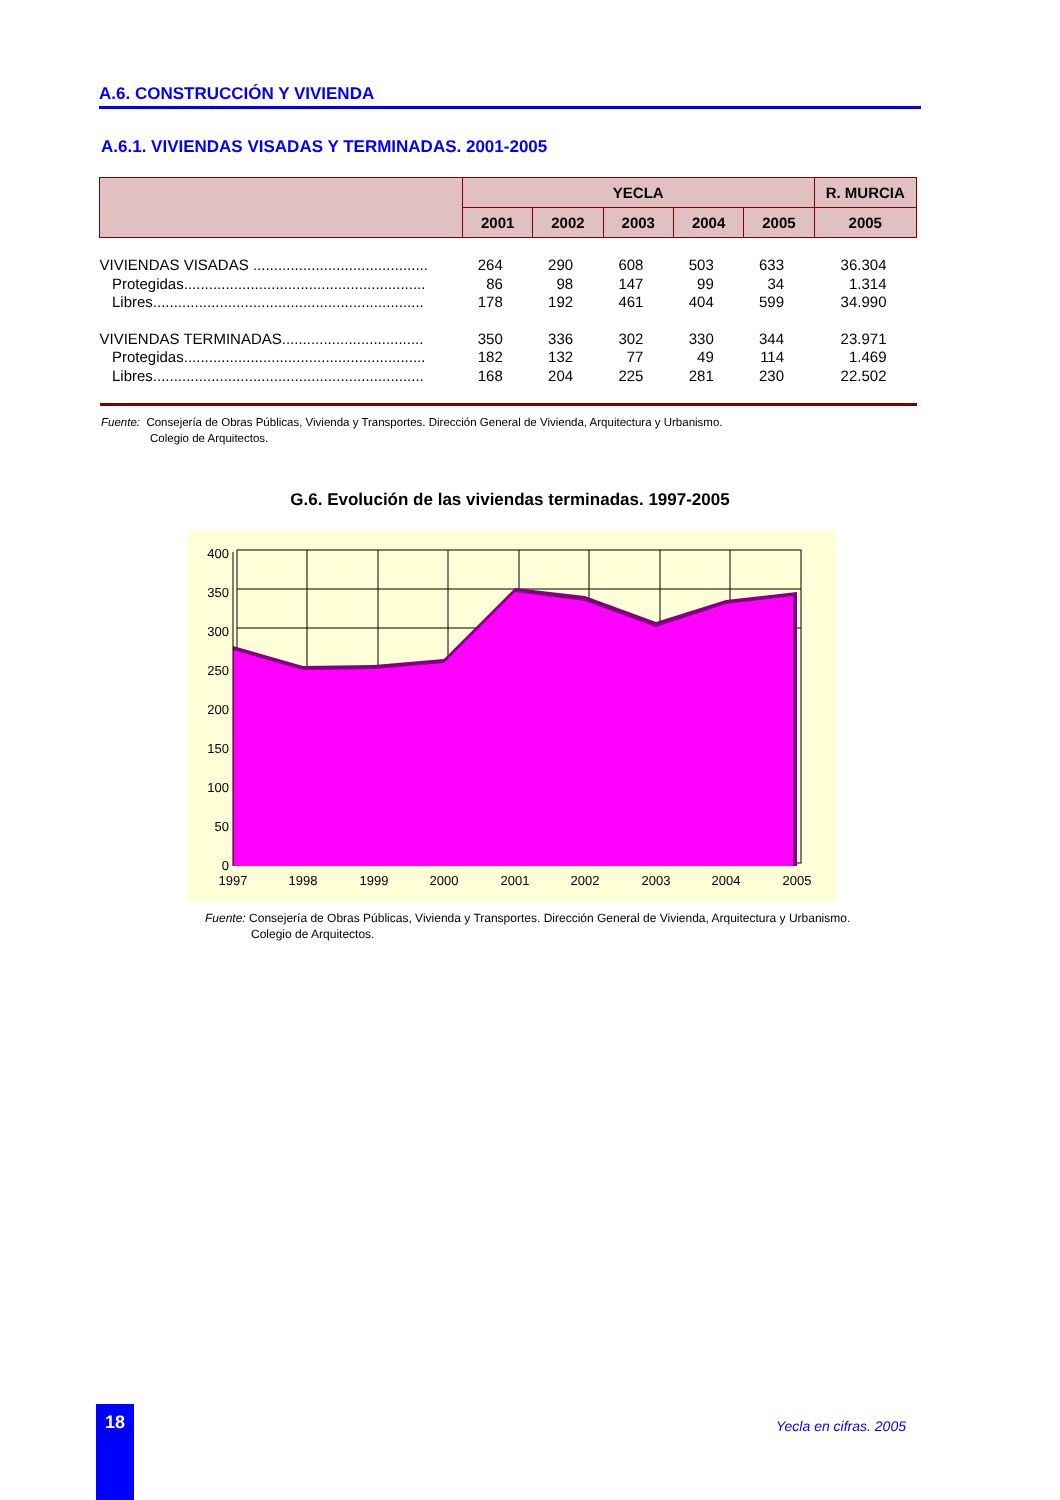A.6. CONSTRUCCIÓN Y VIVIENDA
A.6.1. VIVIENDAS VISADAS Y TERMINADAS. 2001-2005
| | YECLA | | | | | R. MURCIA |
| --- | --- | --- | --- | --- | --- | --- |
| | 2001 | 2002 | 2003 | 2004 | 2005 | 2005 |
| VIVIENDAS VISADAS .......................................... | 264 | 290 | 608 | 503 | 633 | 36.304 |
| Protegidas.......................................................... | 86 | 98 | 147 | 99 | 34 | 1.314 |
| Libres................................................................. | 178 | 192 | 461 | 404 | 599 | 34.990 |
| VIVIENDAS TERMINADAS.................................. | 350 | 336 | 302 | 330 | 344 | 23.971 |
| Protegidas.......................................................... | 182 | 132 | 77 | 49 | 114 | 1.469 |
| Libres................................................................. | 168 | 204 | 225 | 281 | 230 | 22.502 |
Fuente: Consejería de Obras Públicas, Vivienda y Transportes. Dirección General de Vivienda, Arquitectura y Urbanismo.
Colegio de Arquitectos.
G.6. Evolución de las viviendas terminadas. 1997-2005
400
350
300
250
200
150
100
50
0
1997
1998
1999
2000
2001
2002
2003
2004
2005
Fuente: Consejería de Obras Públicas, Vivienda y Transportes. Dirección General de Vivienda, Arquitectura y Urbanismo.
Colegio de Arquitectos.
18
Yecla en cifras. 2005